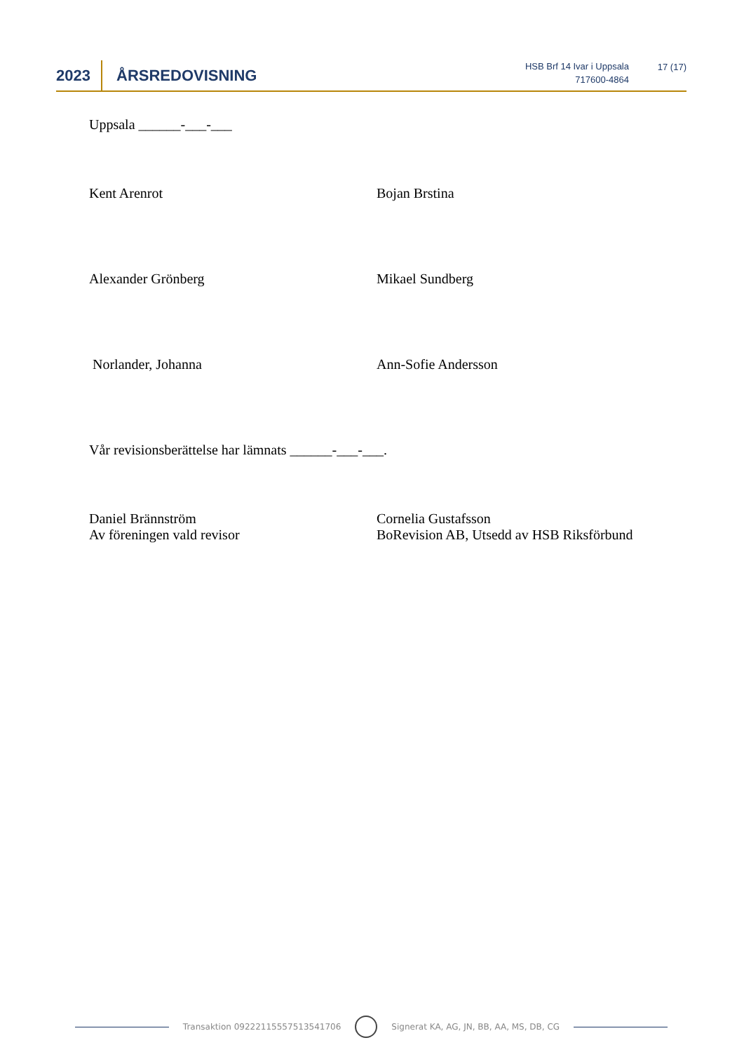2023
ÅRSREDOVISNING
HSB Brf 14 Ivar i Uppsala
717600-4864
17 (17)
Uppsala ______-___-___
Kent Arenrot Bojan Brstina
Alexander Grönberg Mikael Sundberg
Norlander, Johanna Ann-Sofie Andersson
Vår revisionsberättelse har lämnats ______-___-___.
Daniel Brännström
Av föreningen vald revisor
Cornelia Gustafsson
BoRevision AB, Utsedd av HSB Riksförbund
Transaktion 09222115557513541706
Signerat KA, AG, JN, BB, AA, MS, DB, CG